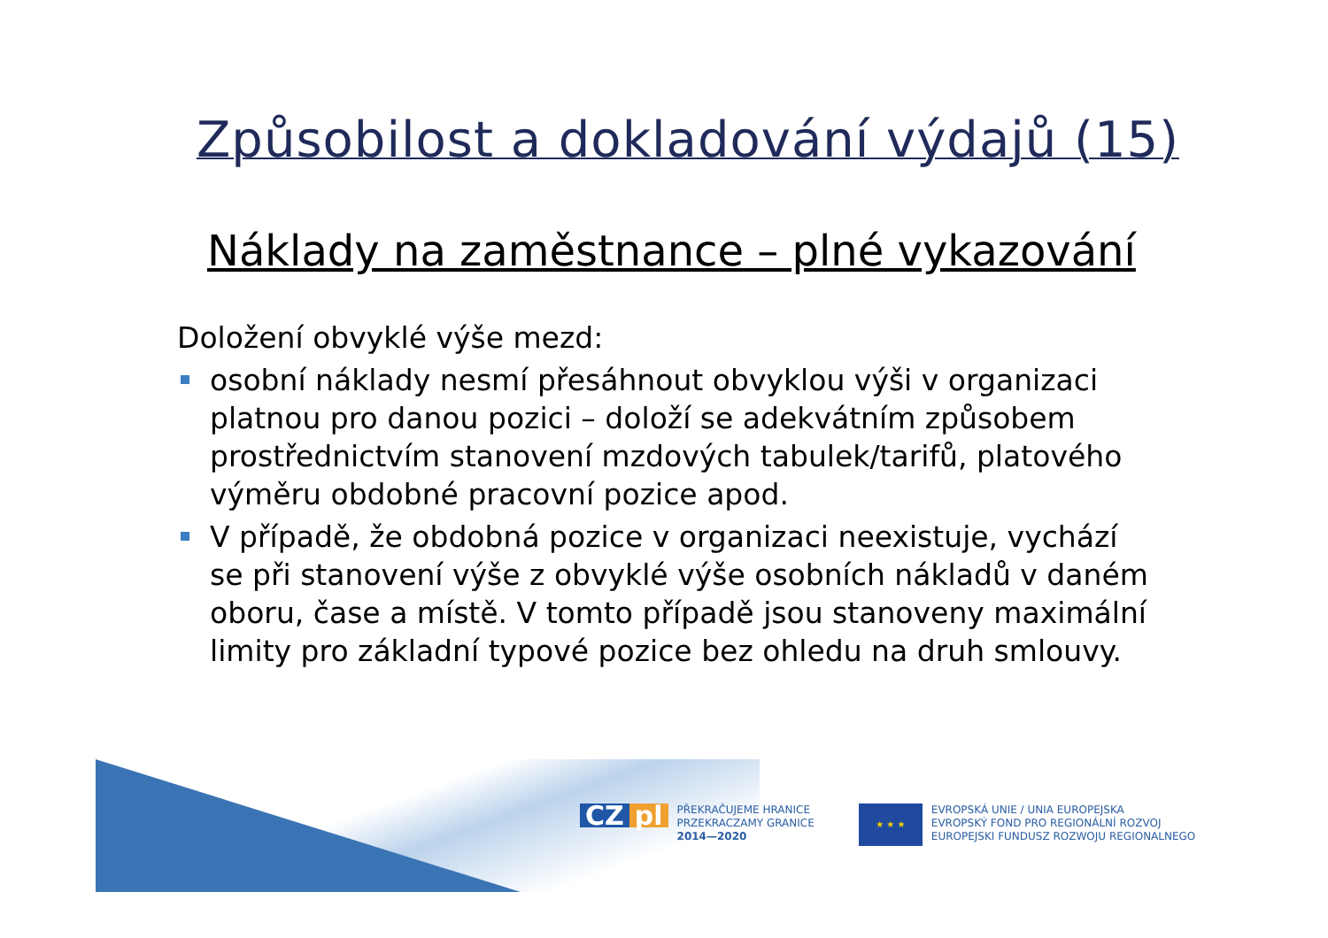Způsobilost a dokladování výdajů (15)
Náklady na zaměstnance – plné vykazování
Doložení obvyklé výše mezd:
osobní náklady nesmí přesáhnout obvyklou výši v organizaci platnou pro danou pozici – doloží se adekvátním způsobem prostřednictvím stanovení mzdových tabulek/tarifů, platového výměru obdobné pracovní pozice apod.
V případě, že obdobná pozice v organizaci neexistuje, vychází se při stanovení výše z obvyklé výše osobních nákladů v daném oboru, čase a místě. V tomto případě jsou stanoveny maximální limity pro základní typové pozice bez ohledu na druh smlouvy.
CZ pl PŘEKRAČUJEME HRANICE
PRZEKRACZAMY GRANICE
2014—2020
★ ★ ★ EVROPSKÁ UNIE / UNIA EUROPEJSKA
EVROPSKÝ FOND PRO REGIONÁLNÍ ROZVOJ
EUROPEJSKI FUNDUSZ ROZWOJU REGIONALNEGO